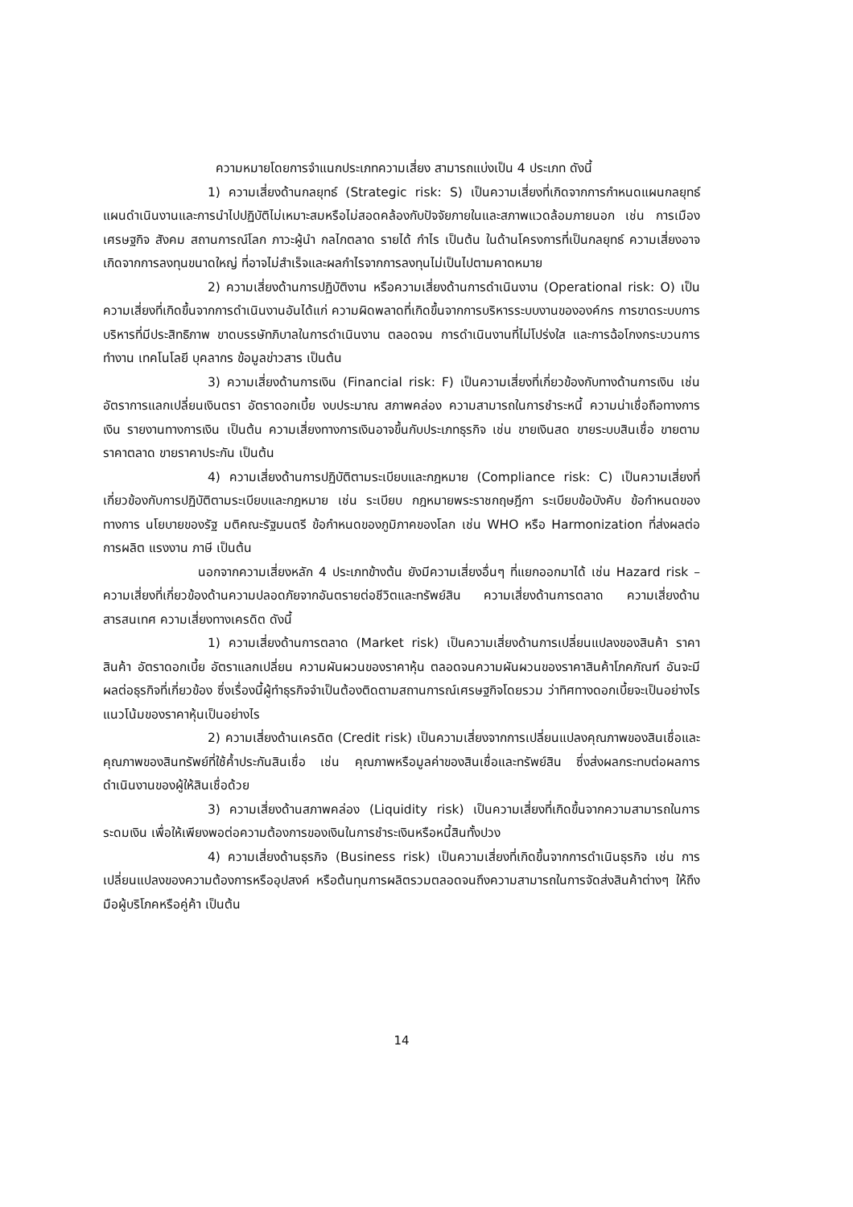ความหมายโดยการจำแนกประเภทความเสี่ยง สามารถแบ่งเป็น 4 ประเภท ดังนี้
1) ความเสี่ยงด้านกลยุทธ์ (Strategic risk: S) เป็นความเสี่ยงที่เกิดจากการกำหนดแผนกลยุทธ์ แผนดำเนินงานและการนำไปปฏิบัติไม่เหมาะสมหรือไม่สอดคล้องกับปัจจัยภายในและสภาพแวดล้อมภายนอก เช่น การเมือง เศรษฐกิจ สังคม สถานการณ์โลก ภาวะผู้นำ กลไกตลาด รายได้ กำไร เป็นต้น ในด้านโครงการที่เป็นกลยุทธ์ ความเสี่ยงอาจเกิดจากการลงทุนขนาดใหญ่ ที่อาจไม่สำเร็จและผลกำไรจากการลงทุนไม่เป็นไปตามคาดหมาย
2) ความเสี่ยงด้านการปฏิบัติงาน หรือความเสี่ยงด้านการดำเนินงาน (Operational risk: O) เป็นความเสี่ยงที่เกิดขึ้นจากการดำเนินงานอันได้แก่ ความผิดพลาดที่เกิดขึ้นจากการบริหารระบบงานขององค์กร การขาดระบบการบริหารที่มีประสิทธิภาพ ขาดบรรษัทภิบาลในการดำเนินงาน ตลอดจน การดำเนินงานที่ไม่โปร่งใส และการฉ้อโกงกระบวนการทำงาน เทคโนโลยี บุคลากร ข้อมูลข่าวสาร เป็นต้น
3) ความเสี่ยงด้านการเงิน (Financial risk: F) เป็นความเสี่ยงที่เกี่ยวข้องกับทางด้านการเงิน เช่น อัตราการแลกเปลี่ยนเงินตรา อัตราดอกเบี้ย งบประมาณ สภาพคล่อง ความสามารถในการชำระหนี้ ความน่าเชื่อถือทางการเงิน รายงานทางการเงิน เป็นต้น ความเสี่ยงทางการเงินอาจขึ้นกับประเภทธุรกิจ เช่น ขายเงินสด ขายระบบสินเชื่อ ขายตามราคาตลาด ขายราคาประกัน เป็นต้น
4) ความเสี่ยงด้านการปฏิบัติตามระเบียบและกฎหมาย (Compliance risk: C) เป็นความเสี่ยงที่เกี่ยวข้องกับการปฏิบัติตามระเบียบและกฎหมาย เช่น ระเบียบ กฎหมายพระราชกฤษฎีกา ระเบียบข้อบังคับ ข้อกำหนดของทางการ นโยบายของรัฐ มติคณะรัฐมนตรี ข้อกำหนดของภูมิภาคของโลก เช่น WHO หรือ Harmonization ที่ส่งผลต่อการผลิต แรงงาน ภาษี เป็นต้น
นอกจากความเสี่ยงหลัก 4 ประเภทข้างต้น ยังมีความเสี่ยงอื่นๆ ที่แยกออกมาได้ เช่น Hazard risk – ความเสี่ยงที่เกี่ยวข้องด้านความปลอดภัยจากอันตรายต่อชีวิตและทรัพย์สิน ความเสี่ยงด้านการตลาด ความเสี่ยงด้านสารสนเทศ ความเสี่ยงทางเครดิต ดังนี้
1) ความเสี่ยงด้านการตลาด (Market risk) เป็นความเสี่ยงด้านการเปลี่ยนแปลงของสินค้า ราคาสินค้า อัตราดอกเบี้ย อัตราแลกเปลี่ยน ความผันผวนของราคาหุ้น ตลอดจนความผันผวนของราคาสินค้าโภคภัณฑ์ อันจะมีผลต่อธุรกิจที่เกี่ยวข้อง ซึ่งเรื่องนี้ผู้ทำธุรกิจจำเป็นต้องติดตามสถานการณ์เศรษฐกิจโดยรวม ว่าทิศทางดอกเบี้ยจะเป็นอย่างไร แนวโน้มของราคาหุ้นเป็นอย่างไร
2) ความเสี่ยงด้านเครดิต (Credit risk) เป็นความเสี่ยงจากการเปลี่ยนแปลงคุณภาพของสินเชื่อและคุณภาพของสินทรัพย์ที่ใช้ค้ำประกันสินเชื่อ เช่น คุณภาพหรือมูลค่าของสินเชื่อและทรัพย์สิน ซึ่งส่งผลกระทบต่อผลการดำเนินงานของผู้ให้สินเชื่อด้วย
3) ความเสี่ยงด้านสภาพคล่อง (Liquidity risk) เป็นความเสี่ยงที่เกิดขึ้นจากความสามารถในการระดมเงิน เพื่อให้เพียงพอต่อความต้องการของเงินในการชำระเงินหรือหนี้สินทั้งปวง
4) ความเสี่ยงด้านธุรกิจ (Business risk) เป็นความเสี่ยงที่เกิดขึ้นจากการดำเนินธุรกิจ เช่น การเปลี่ยนแปลงของความต้องการหรืออุปสงค์ หรือต้นทุนการผลิตรวมตลอดจนถึงความสามารถในการจัดส่งสินค้าต่างๆ ให้ถึงมือผู้บริโภคหรือคู่ค้า เป็นต้น
14